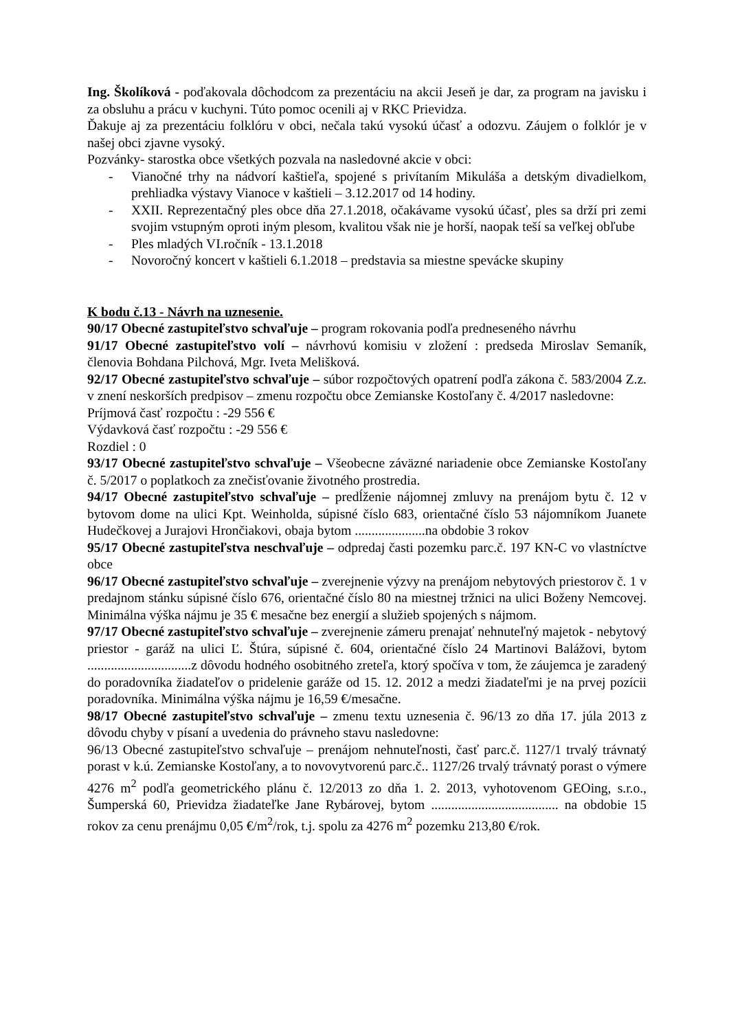Ing. Školíková - poďakovala dôchodcom za prezentáciu na akcii Jeseň je dar, za program na javisku i za obsluhu a prácu v kuchyni. Túto pomoc ocenili aj v RKC Prievidza.
Ďakuje aj za prezentáciu folklóru v obci, nečala takú vysokú účasť a odozvu. Záujem o folklór je v našej obci zjavne vysoký.
Pozvánky- starostka obce všetkých pozvala na nasledovné akcie v obci:
- Vianočné trhy na nádvorí kaštieľa, spojené s privítaním Mikuláša a detským divadielkom, prehliadka výstavy Vianoce v kaštieli – 3.12.2017 od 14 hodiny.
- XXII. Reprezentačný ples obce dňa 27.1.2018, očakávame vysokú účasť, ples sa drží pri zemi svojim vstupným oproti iným plesom, kvalitou však nie je horší, naopak teší sa veľkej obľube
- Ples mladých VI.ročník - 13.1.2018
- Novoročný koncert v kaštieli 6.1.2018 – predstavia sa miestne spevácke skupiny
K bodu č.13 - Návrh na uznesenie.
90/17 Obecné zastupiteľstvo schvaľuje – program rokovania podľa predneseného návrhu
91/17 Obecné zastupiteľstvo volí – návrhovú komisiu v zložení : predseda Miroslav Semaník, členovia Bohdana Pilchová, Mgr. Iveta Melišková.
92/17 Obecné zastupiteľstvo schvaľuje – súbor rozpočtových opatrení podľa zákona č. 583/2004 Z.z. v znení neskorších predpisov – zmenu rozpočtu obce Zemianske Kostoľany č. 4/2017 nasledovne:
Príjmová časť rozpočtu : -29 556 €
Výdavková časť rozpočtu : -29 556 €
Rozdiel : 0
93/17 Obecné zastupiteľstvo schvaľuje – Všeobecne záväzné nariadenie obce Zemianske Kostoľany č. 5/2017 o poplatkoch za znečisťovanie životného prostredia.
94/17 Obecné zastupiteľstvo schvaľuje – predĺženie nájomnej zmluvy na prenájom bytu č. 12 v bytovom dome na ulici Kpt. Weinholda, súpisné číslo 683, orientačné číslo 53 nájomníkom Juanete Hudečkovej a Jurajovi Hrončiakovi, obaja bytom .....................na obdobie 3 rokov
95/17 Obecné zastupiteľstva neschvaľuje – odpredaj časti pozemku parc.č. 197 KN-C vo vlastníctve obce
96/17 Obecné zastupiteľstvo schvaľuje – zverejnenie výzvy na prenájom nebytových priestorov č. 1 v predajnom stánku súpisné číslo 676, orientačné číslo 80 na miestnej tržnici na ulici Boženy Nemcovej. Minimálna výška nájmu je 35 € mesačne bez energií a služieb spojených s nájmom.
97/17 Obecné zastupiteľstvo schvaľuje – zverejnenie zámeru prenajať nehnuteľný majetok - nebytový priestor - garáž na ulici Ľ. Štúra, súpisné č. 604, orientačné číslo 24 Martinovi Balážovi, bytom ...............................z dôvodu hodného osobitného zreteľa, ktorý spočíva v tom, že záujemca je zaradený do poradovníka žiadateľov o pridelenie garáže od 15. 12. 2012 a medzi žiadateľmi je na prvej pozícii poradovníka. Minimálna výška nájmu je 16,59 €/mesačne.
98/17 Obecné zastupiteľstvo schvaľuje – zmenu textu uznesenia č. 96/13 zo dňa 17. júla 2013 z dôvodu chyby v písaní a uvedenia do právneho stavu nasledovne:
96/13 Obecné zastupiteľstvo schvaľuje – prenájom nehnuteľnosti, časť parc.č. 1127/1 trvalý trávnatý porast v k.ú. Zemianske Kostoľany, a to novovytvorenú parc.č.. 1127/26 trvalý trávnatý porast o výmere 4276 m<sup>2</sup> podľa geometrického plánu č. 12/2013 zo dňa 1. 2. 2013, vyhotovenom GEOing, s.r.o., Šumperská 60, Prievidza žiadateľke Jane Rybárovej, bytom ...................................... na obdobie 15 rokov za cenu prenájmu 0,05 €/m<sup>2</sup>/rok, t.j. spolu za 4276 m<sup>2</sup> pozemku 213,80 €/rok.